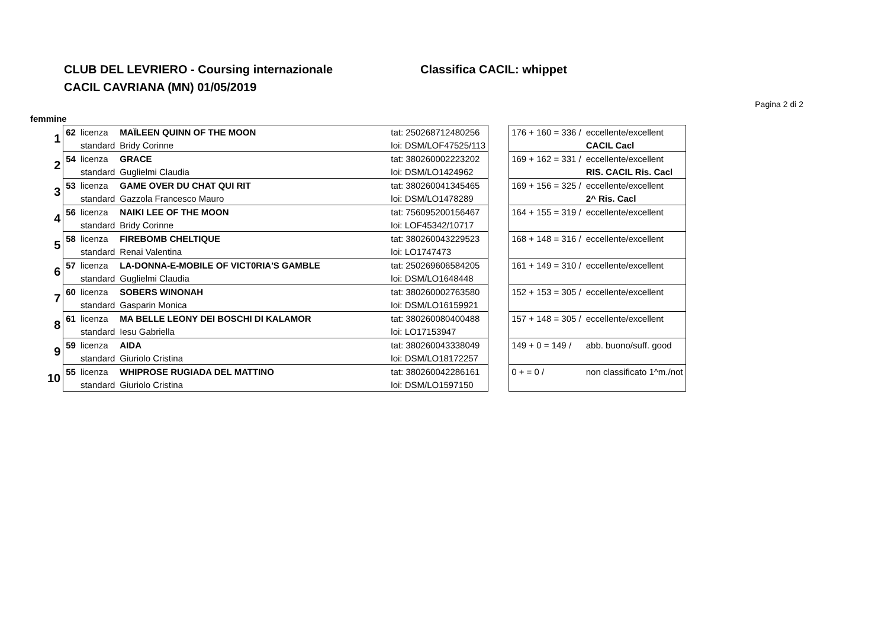CLUB DEL LEVRIERO - Coursing internazionale
CACIL CAVRIANA (MN) 01/05/2019
Classifica CACIL: whippet
Pagina 2 di 2
femmine
| 1 | 62 | licenza | MAÏLEEN QUINN OF THE MOON | tat: 250268712480256 | | 176 + 160 = 336 / | eccellente/excellent |
| | | standard | Bridy Corinne | loi: DSM/LOF47525/113 | | | CACIL Cacl |
| 2 | 54 | licenza | GRACE | tat: 380260002223202 | | 169 + 162 = 331 / | eccellente/excellent |
| | | standard | Guglielmi Claudia | loi: DSM/LO1424962 | | | RIS. CACIL Ris. Cacl |
| 3 | 53 | licenza | GAME OVER DU CHAT QUI RIT | tat: 380260041345465 | | 169 + 156 = 325 / | eccellente/excellent |
| | | standard | Gazzola Francesco Mauro | loi: DSM/LO1478289 | | | 2^ Ris. Cacl |
| 4 | 56 | licenza | NAIKI LEE OF THE MOON | tat: 756095200156467 | | 164 + 155 = 319 / | eccellente/excellent |
| | | standard | Bridy Corinne | loi: LOF45342/10717 | | | |
| 5 | 58 | licenza | FIREBOMB CHELTIQUE | tat: 380260043229523 | | 168 + 148 = 316 / | eccellente/excellent |
| | | standard | Renai Valentina | loi: LO1747473 | | | |
| 6 | 57 | licenza | LA-DONNA-E-MOBILE OF VICT0RIA'S GAMBLE | tat: 250269606584205 | | 161 + 149 = 310 / | eccellente/excellent |
| | | standard | Guglielmi Claudia | loi: DSM/LO1648448 | | | |
| 7 | 60 | licenza | SOBERS WINONAH | tat: 380260002763580 | | 152 + 153 = 305 / | eccellente/excellent |
| | | standard | Gasparin Monica | loi: DSM/LO16159921 | | | |
| 8 | 61 | licenza | MA BELLE LEONY DEI BOSCHI DI KALAMOR | tat: 380260080400488 | | 157 + 148 = 305 / | eccellente/excellent |
| | | standard | Iesu Gabriella | loi: LO17153947 | | | |
| 9 | 59 | licenza | AIDA | tat: 380260043338049 | | 149 + 0 = 149 / | abb. buono/suff. good |
| | | standard | Giuriolo Cristina | loi: DSM/LO18172257 | | | |
| 10 | 55 | licenza | WHIPROSE RUGIADA DEL MATTINO | tat: 380260042286161 | | 0 + = 0 / | non classificato 1^m./not |
| | | standard | Giuriolo Cristina | loi: DSM/LO1597150 | | | |